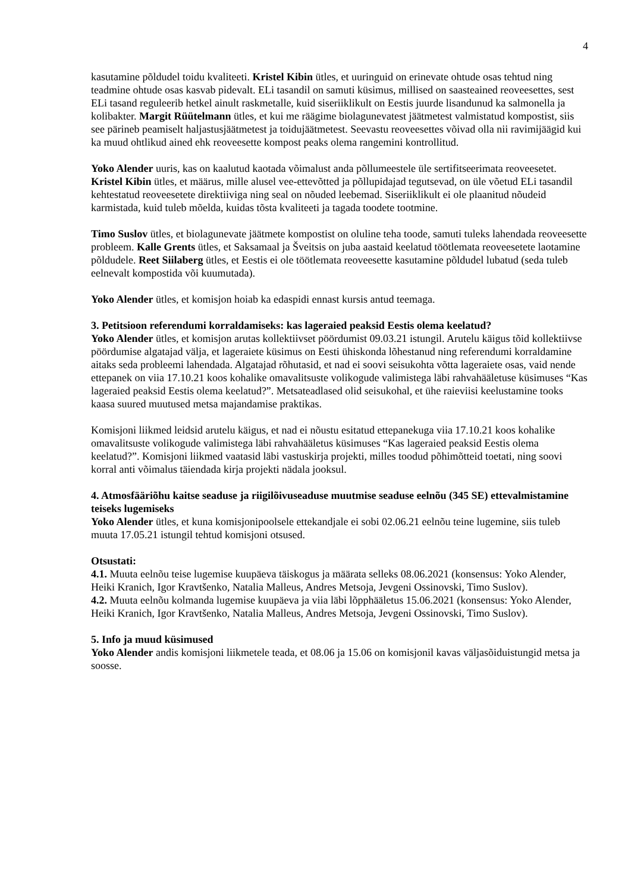4
kasutamine põldudel toidu kvaliteeti. Kristel Kibin ütles, et uuringuid on erinevate ohtude osas tehtud ning teadmine ohtude osas kasvab pidevalt. ELi tasandil on samuti küsimus, millised on saasteained reoveesettes, sest ELi tasand reguleerib hetkel ainult raskmetalle, kuid siseriiklikult on Eestis juurde lisandunud ka salmonella ja kolibakter. Margit Rüütelmann ütles, et kui me räägime biolagunevatest jäätmetest valmistatud kompostist, siis see pärineb peamiselt haljastusjäätmetest ja toidujäätmetest. Seevastu reoveesettes võivad olla nii ravimijäägid kui ka muud ohtlikud ained ehk reoveesette kompost peaks olema rangemini kontrollitud.
Yoko Alender uuris, kas on kaalutud kaotada võimalust anda põllumeestele üle sertifitseerimata reoveesetet. Kristel Kibin ütles, et määrus, mille alusel vee-ettevõtted ja põllupidajad tegutsevad, on üle võetud ELi tasandil kehtestatud reoveesetete direktiiviga ning seal on nõuded leebemad. Siseriiklikult ei ole plaanitud nõudeid karmistada, kuid tuleb mõelda, kuidas tõsta kvaliteeti ja tagada toodete tootmine.
Timo Suslov ütles, et biolagunevate jäätmete kompostist on oluline teha toode, samuti tuleks lahendada reoveesette probleem. Kalle Grents ütles, et Saksamaal ja Šveitsis on juba aastaid keelatud töötlemata reoveesetete laotamine põldudele. Reet Siilaberg ütles, et Eestis ei ole töötlemata reoveesette kasutamine põldudel lubatud (seda tuleb eelnevalt kompostida või kuumutada).
Yoko Alender ütles, et komisjon hoiab ka edaspidi ennast kursis antud teemaga.
3. Petitsioon referendumi korraldamiseks: kas lageraied peaksid Eestis olema keelatud?
Yoko Alender ütles, et komisjon arutas kollektiivset pöördumist 09.03.21 istungil. Arutelu käigus tõid kollektiivse pöördumise algatajad välja, et lageraiete küsimus on Eesti ühiskonda lõhestanud ning referendumi korraldamine aitaks seda probleemi lahendada. Algatajad rõhutasid, et nad ei soovi seisukohta võtta lageraiete osas, vaid nende ettepanek on viia 17.10.21 koos kohalike omavalitsuste volikogude valimistega läbi rahvahääletuse küsimuses “Kas lageraied peaksid Eestis olema keelatud?”. Metsateadlased olid seisukohal, et ühe raieviisi keelustamine tooks kaasa suured muutused metsa majandamise praktikas.
Komisjoni liikmed leidsid arutelu käigus, et nad ei nõustu esitatud ettepanekuga viia 17.10.21 koos kohalike omavalitsuste volikogude valimistega läbi rahvahääletus küsimuses “Kas lageraied peaksid Eestis olema keelatud?”. Komisjoni liikmed vaatasid läbi vastuskirja projekti, milles toodud põhimõtteid toetati, ning soovi korral anti võimalus täiendada kirja projekti nädala jooksul.
4. Atmosfääriõhu kaitse seaduse ja riigilõivuseaduse muutmise seaduse eelnõu (345 SE) ettevalmistamine teiseks lugemiseks
Yoko Alender ütles, et kuna komisjonipoolsele ettekandjale ei sobi 02.06.21 eelnõu teine lugemine, siis tuleb muuta 17.05.21 istungil tehtud komisjoni otsused.
Otsustati:
4.1. Muuta eelnõu teise lugemise kuupäeva täiskogus ja määrata selleks 08.06.2021 (konsensus: Yoko Alender, Heiki Kranich, Igor Kravtšenko, Natalia Malleus, Andres Metsoja, Jevgeni Ossinovski, Timo Suslov).
4.2. Muuta eelnõu kolmanda lugemise kuupäeva ja viia läbi lõpphääletus 15.06.2021 (konsensus: Yoko Alender, Heiki Kranich, Igor Kravtšenko, Natalia Malleus, Andres Metsoja, Jevgeni Ossinovski, Timo Suslov).
5. Info ja muud küsimused
Yoko Alender andis komisjoni liikmetele teada, et 08.06 ja 15.06 on komisjonil kavas väljasõiduistungid metsa ja soosse.